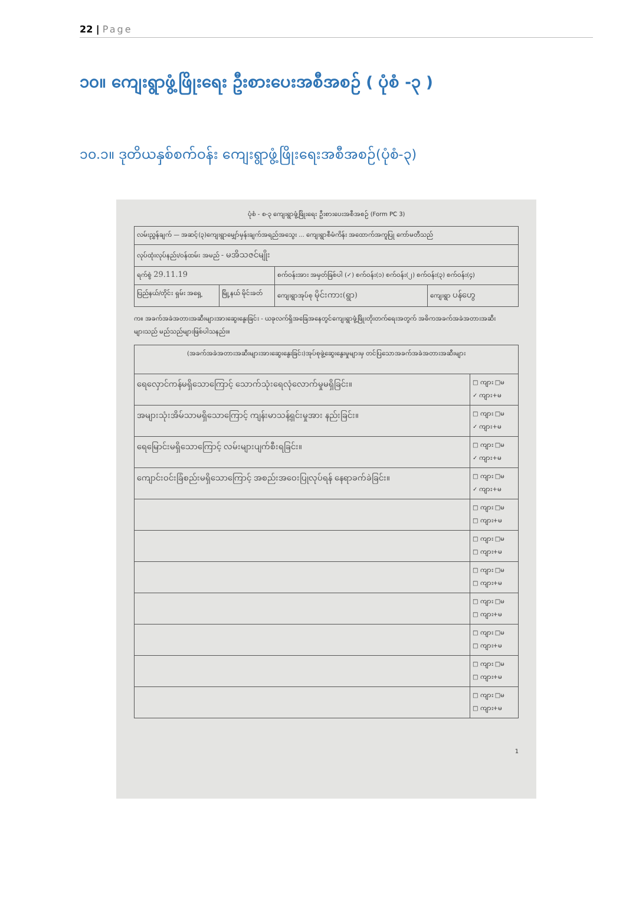22 | Page
၁၀။ ကျေးရွာဖွံ့ဖြိုးရေး ဦးစားပေးအစီအစဉ် ( ပုံစံ -၃ )
၁၀.၁။ ဒုတိယနှစ်စက်ဝန်း ကျေးရွာဖွံ့ဖြိုးရေးအစီအစဉ်(ပုံစံ-၃)
ပုံစံ - စ-၃ ကျေးရွာဖွံ့ဖြိုးရေး ဦးစားပေးအစီအစဉ် (Form PC 3)
| လမ်းညွှန်ချက် — အဆင့်(၃)ကျေးရွာမျှော်မှန်းချက်အရည်အသွေး ... ကျေးရွာစီမံကိန်း အထောက်အကူပြု ကော်မတီသည် | | | |
| လုပ်ထုံးလုပ်နည်း/ဝန်ထမ်း အမည် - မအိသဇင်မျိုး | | | |
| ရက်စွဲ 29.11.19 | | စက်ဝန်းအား အမှတ်ခြစ်ပါ (✓) စက်ဝန်း(၁) စက်ဝန်း(၂) စက်ဝန်း(၃) စက်ဝန်း(၄) | |
| ပြည်နယ်/တိုင်း ရှမ်း အရှေ့ | မြို့နယ် မိုင်းခတ် | ကျေးရွာအုပ်စု မိုင်းကား(ရွာ) | ကျေးရွာ ပန်ဟွေ |
က။ အခက်အခဲအတားအဆီးများအားဆွေးနွေးခြင်း - ယခုလက်ရှိအခြေအနေတွင်ကျေးရွာဖွံ့ဖြိုးတိုးတက်ရေးအတွက် အဓိကအခက်အခဲအတားအဆီးများသည် မည်သည်များဖြစ်ပါသနည်း။
| (အခက်အခဲအတားအဆီးများအားဆွေးနွေးခြင်း)အုပ်စုဖွဲ့ဆွေးနွေးမှုများမှ တင်ပြသောအခက်အခဲအတားအဆီးများ | |
| ရေလှောင်ကန်မရှိသောကြောင့် သောက်သုံးရေလုံလောက်မှုမရှိခြင်း။ | □ ကျား □မ ✓ ကျား+မ |
| အများသုံးအိမ်သာမရှိသောကြောင့် ကျန်းမာသန့်ရှင်းမှုအား နည်းခြင်း။ | □ ကျား □မ ✓ ကျား+မ |
| ရေမြောင်းမရှိသောကြောင့် လမ်းများပျက်စီးရခြင်း။ | □ ကျား □မ ✓ ကျား+မ |
| ကျောင်းဝင်းခြံစည်းမရှိသောကြောင့် အစည်းအဝေးပြုလုပ်ရန် နေရာခက်ခဲခြင်း။ | □ ကျား □မ ✓ ကျား+မ |
| | □ ကျား □မ □ ကျား+မ |
| | □ ကျား □မ □ ကျား+မ |
| | □ ကျား □မ □ ကျား+မ |
| | □ ကျား □မ □ ကျား+မ |
| | □ ကျား □မ □ ကျား+မ |
| | □ ကျား □မ □ ကျား+မ |
| | □ ကျား □မ □ ကျား+မ |
1